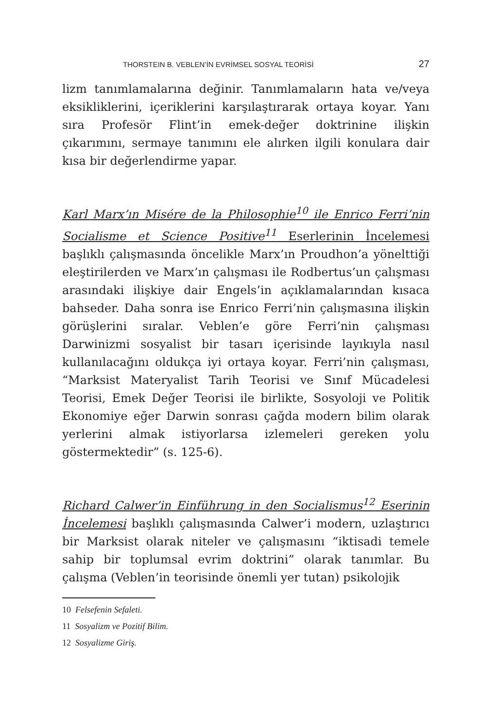THORSTEIN B. VEBLEN’İN EVRİMSEL SOSYAL TEORİSİ 27
lizm tanımlamalarına değinir. Tanımlamaların hata ve/veya eksikliklerini, içeriklerini karşılaştırarak ortaya koyar. Yanı sıra Profesör Flint’in emek-değer doktrinine ilişkin çıkarımını, sermaye tanımını ele alırken ilgili konulara dair kısa bir değerlendirme yapar.
Karl Marx’ın Misére de la Philosophie<sup>10</sup> ile Enrico Ferri’nin Socialisme et Science Positive<sup>11</sup> Eserlerinin İncelemesi başlıklı çalışmasında öncelikle Marx’ın Proudhon’a yönelttiği eleştirilerden ve Marx’ın çalışması ile Rodbertus’un çalışması arasındaki ilişkiye dair Engels’in açıklamalarından kısaca bahseder. Daha sonra ise Enrico Ferri’nin çalışmasına ilişkin görüşlerini sıralar. Veblen’e göre Ferri’nin çalışması Darwinizmi sosyalist bir tasarı içerisinde layıkıyla nasıl kullanılacağını oldukça iyi ortaya koyar. Ferri’nin çalışması, “Marksist Materyalist Tarih Teorisi ve Sınıf Mücadelesi Teorisi, Emek Değer Teorisi ile birlikte, Sosyoloji ve Politik Ekonomiye eğer Darwin sonrası çağda modern bilim olarak yerlerini almak istiyorlarsa izlemeleri gereken yolu göstermektedir” (s. 125-6).
Richard Calwer’in Einführung in den Socialismus<sup>12</sup> Eserinin İncelemesi başlıklı çalışmasında Calwer’i modern, uzlaştırıcı bir Marksist olarak niteler ve çalışmasını “iktisadi temele sahip bir toplumsal evrim doktrini” olarak tanımlar. Bu çalışma (Veblen’in teorisinde önemli yer tutan) psikolojik
10 Felsefenin Sefaleti.
11 Sosyalizm ve Pozitif Bilim.
12 Sosyalizme Giriş.